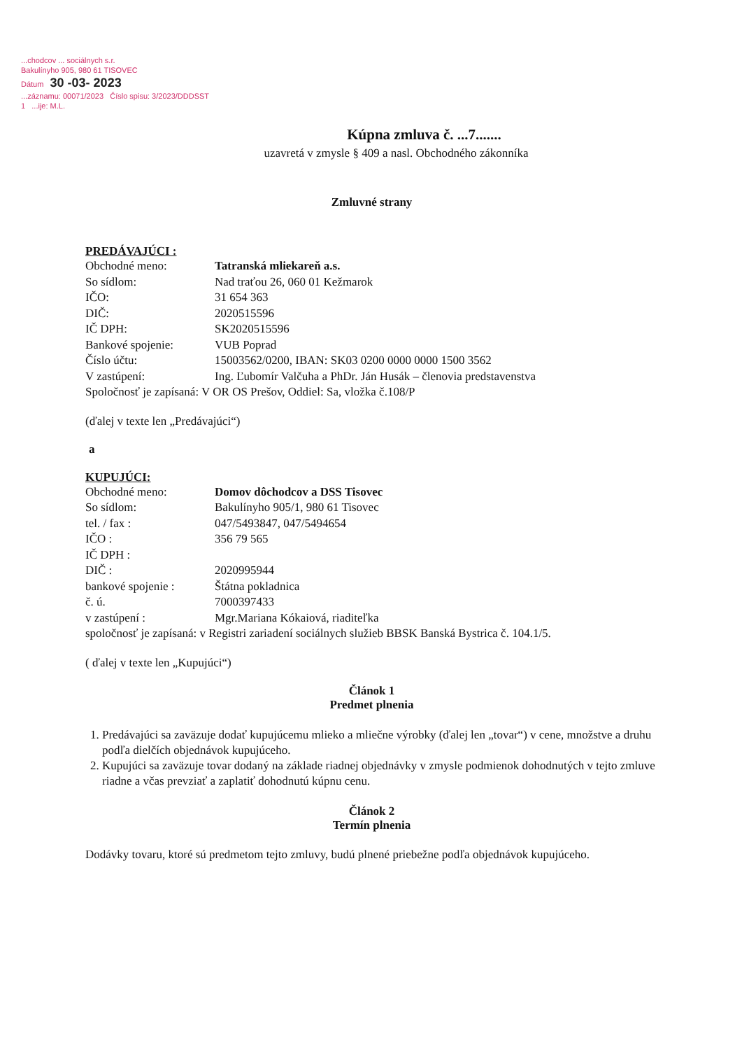...chodcov ... sociálnych s.r.
Bakulínyho 905, 980 61 TISOVEC
Dátum 30 -03- 2023
...záznamu: 00071/2023 Číslo spisu: 3/2023/DDDSST
1 ...ije: M.L.
Kúpna zmluva č. ...7.......
uzavretá v zmysle § 409 a nasl. Obchodného zákonníka
Zmluvné strany
PREDÁVAJÚCI :
Obchodné meno: Tatranská mliekareň a.s.
So sídlom: Nad traťou 26, 060 01 Kežmarok
IČO: 31 654 363
DIČ: 2020515596
IČ DPH: SK2020515596
Bankové spojenie: VUB Poprad
Číslo účtu: 15003562/0200, IBAN: SK03 0200 0000 0000 1500 3562
V zastúpení: Ing. Ľubomír Valčuha a PhDr. Ján Husák – členovia predstavenstva
Spoločnosť je zapísaná: V OR OS Prešov, Oddiel: Sa, vložka č.108/P
(ďalej v texte len „Predávajúci“)
a
KUPUJÚCI:
Obchodné meno: Domov dôchodcov a DSS Tisovec
So sídlom: Bakulínyho 905/1, 980 61 Tisovec
tel. / fax : 047/5493847, 047/5494654
IČO : 356 79 565
IČ DPH :
DIČ : 2020995944
bankové spojenie : Štátna pokladnica
č. ú. 7000397433
v zastúpení : Mgr.Mariana Kókaiová, riaditeľka
spoločnosť je zapísaná: v Registri zariadení sociálnych služieb BBSK Banská Bystrica č. 104.1/5.
( ďalej v texte len „Kupujúci“)
Článok 1
Predmet plnenia
1. Predávajúci sa zaväzuje dodať kupujúcemu mlieko a mliečne výrobky (ďalej len „tovar“) v cene, množstve a druhu podľa dielčích objednávok kupujúceho.
2. Kupujúci sa zaväzuje tovar dodaný na základe riadnej objednávky v zmysle podmienok dohodnutých v tejto zmluve riadne a včas prevziať a zaplatiť dohodnutú kúpnu cenu.
Článok 2
Termín plnenia
Dodávky tovaru, ktoré sú predmetom tejto zmluvy, budú plnené priebežne podľa objednávok kupujúceho.